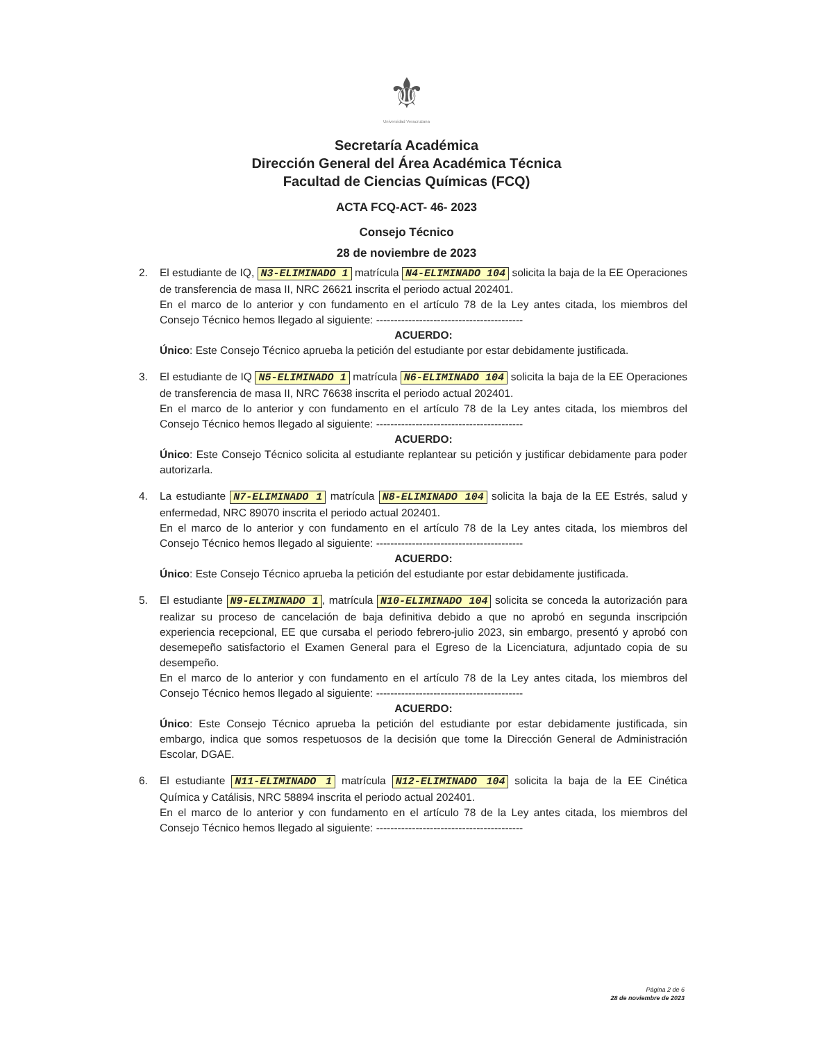⚜
Universidad Veracruzana
Secretaría Académica
Dirección General del Área Académica Técnica
Facultad de Ciencias Químicas (FCQ)
ACTA FCQ-ACT- 46- 2023
Consejo Técnico
28 de noviembre de 2023
2. El estudiante de IQ, N3-ELIMINADO 1 matrícula N4-ELIMINADO 104 solicita la baja de la EE Operaciones de transferencia de masa II, NRC 26621 inscrita el periodo actual 202401.
En el marco de lo anterior y con fundamento en el artículo 78 de la Ley antes citada, los miembros del Consejo Técnico hemos llegado al siguiente: -----------------------------------------
ACUERDO:
Único: Este Consejo Técnico aprueba la petición del estudiante por estar debidamente justificada.
3. El estudiante de IQ N5-ELIMINADO 1 matrícula N6-ELIMINADO 104 solicita la baja de la EE Operaciones de transferencia de masa II, NRC 76638 inscrita el periodo actual 202401.
En el marco de lo anterior y con fundamento en el artículo 78 de la Ley antes citada, los miembros del Consejo Técnico hemos llegado al siguiente: -----------------------------------------
ACUERDO:
Único: Este Consejo Técnico solicita al estudiante replantear su petición y justificar debidamente para poder autorizarla.
4. La estudiante N7-ELIMINADO 1 matrícula N8-ELIMINADO 104 solicita la baja de la EE Estrés, salud y enfermedad, NRC 89070 inscrita el periodo actual 202401.
En el marco de lo anterior y con fundamento en el artículo 78 de la Ley antes citada, los miembros del Consejo Técnico hemos llegado al siguiente: -----------------------------------------
ACUERDO:
Único: Este Consejo Técnico aprueba la petición del estudiante por estar debidamente justificada.
5. El estudiante N9-ELIMINADO 1, matrícula N10-ELIMINADO 104 solicita se conceda la autorización para realizar su proceso de cancelación de baja definitiva debido a que no aprobó en segunda inscripción experiencia recepcional, EE que cursaba el periodo febrero-julio 2023, sin embargo, presentó y aprobó con desemepeño satisfactorio el Examen General para el Egreso de la Licenciatura, adjuntado copia de su desempeño.
En el marco de lo anterior y con fundamento en el artículo 78 de la Ley antes citada, los miembros del Consejo Técnico hemos llegado al siguiente: -----------------------------------------
ACUERDO:
Único: Este Consejo Técnico aprueba la petición del estudiante por estar debidamente justificada, sin embargo, indica que somos respetuosos de la decisión que tome la Dirección General de Administración Escolar, DGAE.
6. El estudiante N11-ELIMINADO 1 matrícula N12-ELIMINADO 104 solicita la baja de la EE Cinética Química y Catálisis, NRC 58894 inscrita el periodo actual 202401.
En el marco de lo anterior y con fundamento en el artículo 78 de la Ley antes citada, los miembros del Consejo Técnico hemos llegado al siguiente: -----------------------------------------
Página 2 de 6
28 de noviembre de 2023